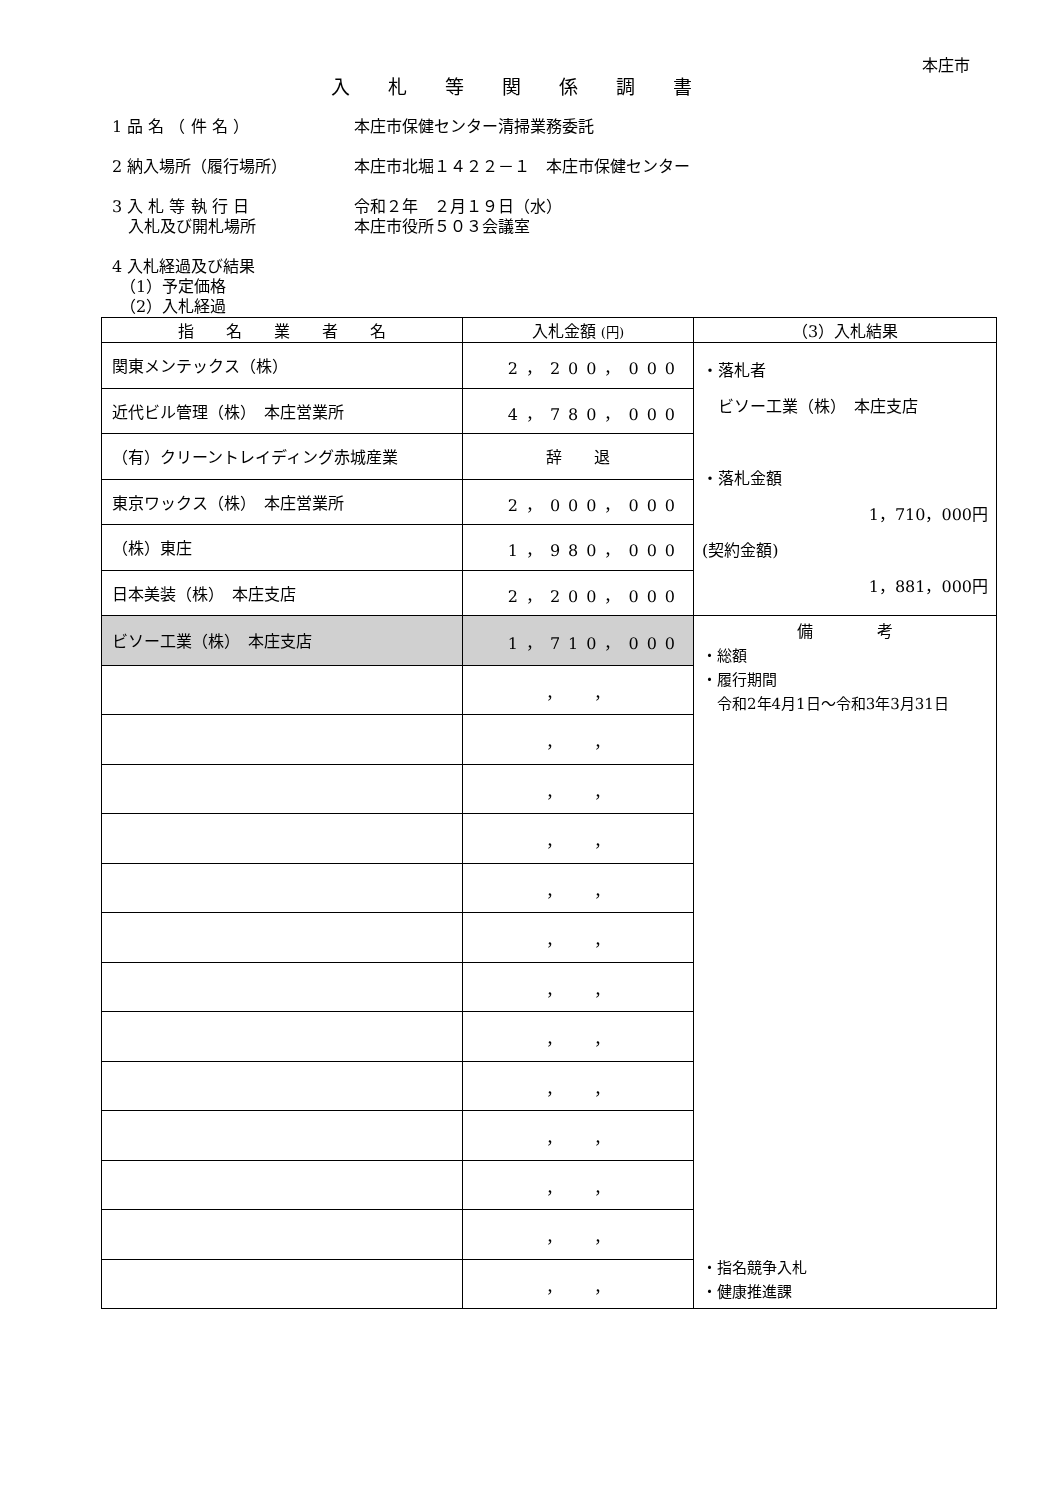本庄市
入札等関係調書
1 品 名 （ 件 名 ） 本庄市保健センター清掃業務委託
2 納入場所（履行場所） 本庄市北堀１４２２－１　本庄市保健センター
3 入 札 等 執 行 日
　入札及び開札場所
令和２年　２月１９日（水）
本庄市役所５０３会議室
4 入札経過及び結果
　（1）予定価格
　（2）入札経過
| 指 名 業 者 名 | 入札金額 (円) | （3）入札結果 |
| --- | --- | --- |
| 関東メンテックス（株） | 2，200，000 | ・落札者 ビソー工業（株） 本庄支店 ・落札金額 1，710，000円 (契約金額) 1，881，000円 |
| 近代ビル管理（株） 本庄営業所 | 4，780，000 | |
| （有）クリーントレイディング赤城産業 | 辞 退 | |
| 東京ワックス（株） 本庄営業所 | 2，000，000 | |
| （株）東庄 | 1，980，000 | |
| 日本美装（株） 本庄支店 | 2，200，000 | |
| ビソー工業（株） 本庄支店 | 1，710，000 | 備 考 ・総額 ・履行期間 令和2年4月1日～令和3年3月31日 ・指名競争入札 ・健康推進課 |
| | ， ， | |
| | ， ， | |
| | ， ， | |
| | ， ， | |
| | ， ， | |
| | ， ， | |
| | ， ， | |
| | ， ， | |
| | ， ， | |
| | ， ， | |
| | ， ， | |
| | ， ， | |
| | ， ， | |